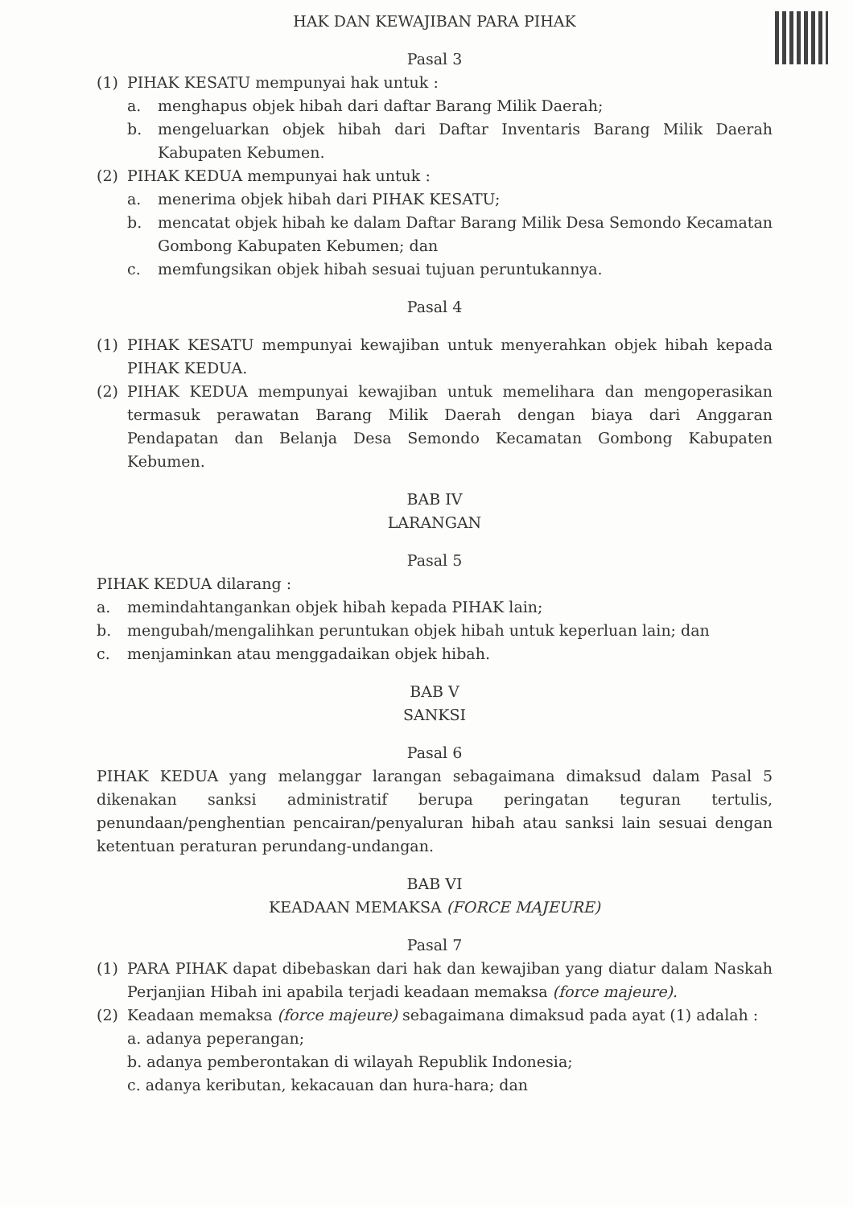HAK DAN KEWAJIBAN PARA PIHAK
Pasal 3
(1) PIHAK KESATU mempunyai hak untuk :
a. menghapus objek hibah dari daftar Barang Milik Daerah;
b. mengeluarkan objek hibah dari Daftar Inventaris Barang Milik Daerah Kabupaten Kebumen.
(2) PIHAK KEDUA mempunyai hak untuk :
a. menerima objek hibah dari PIHAK KESATU;
b. mencatat objek hibah ke dalam Daftar Barang Milik Desa Semondo Kecamatan Gombong Kabupaten Kebumen; dan
c. memfungsikan objek hibah sesuai tujuan peruntukannya.
Pasal 4
(1) PIHAK KESATU mempunyai kewajiban untuk menyerahkan objek hibah kepada PIHAK KEDUA.
(2) PIHAK KEDUA mempunyai kewajiban untuk memelihara dan mengoperasikan termasuk perawatan Barang Milik Daerah dengan biaya dari Anggaran Pendapatan dan Belanja Desa Semondo Kecamatan Gombong Kabupaten Kebumen.
BAB IV
LARANGAN
Pasal 5
PIHAK KEDUA dilarang :
a. memindahtangankan objek hibah kepada PIHAK lain;
b. mengubah/mengalihkan peruntukan objek hibah untuk keperluan lain; dan
c. menjaminkan atau menggadaikan objek hibah.
BAB V
SANKSI
Pasal 6
PIHAK KEDUA yang melanggar larangan sebagaimana dimaksud dalam Pasal 5 dikenakan sanksi administratif berupa peringatan teguran tertulis, penundaan/penghentian pencairan/penyaluran hibah atau sanksi lain sesuai dengan ketentuan peraturan perundang-undangan.
BAB VI
KEADAAN MEMAKSA (FORCE MAJEURE)
Pasal 7
(1) PARA PIHAK dapat dibebaskan dari hak dan kewajiban yang diatur dalam Naskah Perjanjian Hibah ini apabila terjadi keadaan memaksa (force majeure).
(2) Keadaan memaksa (force majeure) sebagaimana dimaksud pada ayat (1) adalah :
a. adanya peperangan;
b. adanya pemberontakan di wilayah Republik Indonesia;
c. adanya keributan, kekacauan dan hura-hara; dan